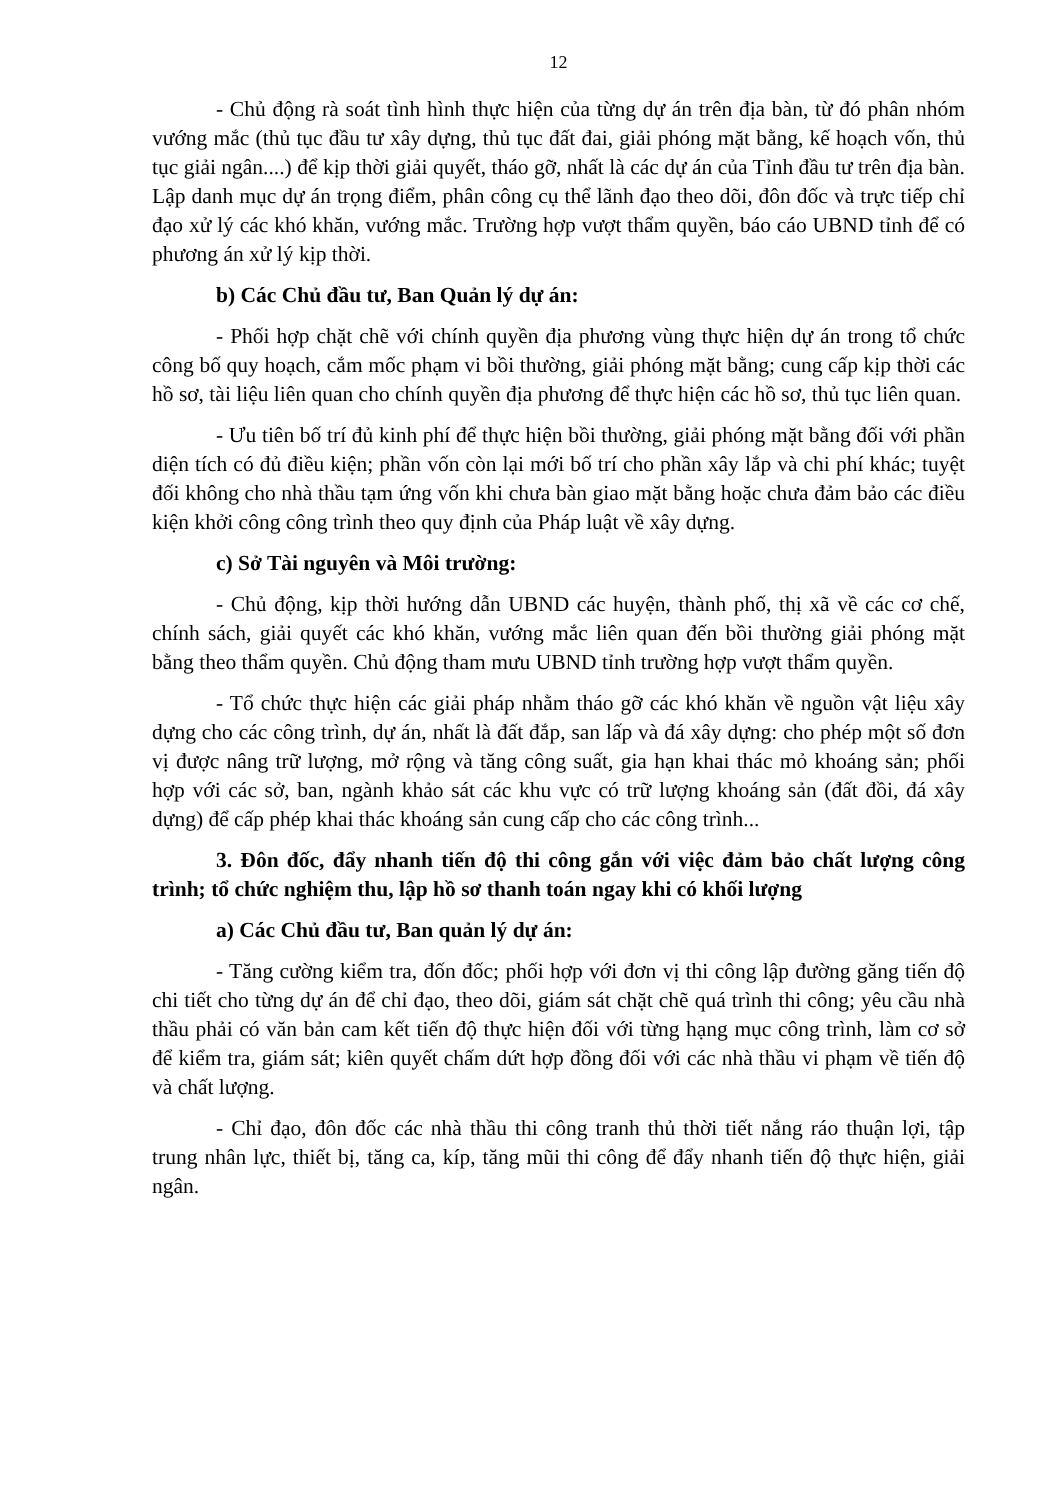12
- Chủ động rà soát tình hình thực hiện của từng dự án trên địa bàn, từ đó phân nhóm vướng mắc (thủ tục đầu tư xây dựng, thủ tục đất đai, giải phóng mặt bằng, kế hoạch vốn, thủ tục giải ngân....) để kịp thời giải quyết, tháo gỡ, nhất là các dự án của Tỉnh đầu tư trên địa bàn. Lập danh mục dự án trọng điểm, phân công cụ thể lãnh đạo theo dõi, đôn đốc và trực tiếp chỉ đạo xử lý các khó khăn, vướng mắc. Trường hợp vượt thẩm quyền, báo cáo UBND tỉnh để có phương án xử lý kịp thời.
b) Các Chủ đầu tư, Ban Quản lý dự án:
- Phối hợp chặt chẽ với chính quyền địa phương vùng thực hiện dự án trong tổ chức công bố quy hoạch, cắm mốc phạm vi bồi thường, giải phóng mặt bằng; cung cấp kịp thời các hồ sơ, tài liệu liên quan cho chính quyền địa phương để thực hiện các hồ sơ, thủ tục liên quan.
- Ưu tiên bố trí đủ kinh phí để thực hiện bồi thường, giải phóng mặt bằng đối với phần diện tích có đủ điều kiện; phần vốn còn lại mới bố trí cho phần xây lắp và chi phí khác; tuyệt đối không cho nhà thầu tạm ứng vốn khi chưa bàn giao mặt bằng hoặc chưa đảm bảo các điều kiện khởi công công trình theo quy định của Pháp luật về xây dựng.
c) Sở Tài nguyên và Môi trường:
- Chủ động, kịp thời hướng dẫn UBND các huyện, thành phố, thị xã về các cơ chế, chính sách, giải quyết các khó khăn, vướng mắc liên quan đến bồi thường giải phóng mặt bằng theo thẩm quyền. Chủ động tham mưu UBND tỉnh trường hợp vượt thẩm quyền.
- Tổ chức thực hiện các giải pháp nhằm tháo gỡ các khó khăn về nguồn vật liệu xây dựng cho các công trình, dự án, nhất là đất đắp, san lấp và đá xây dựng: cho phép một số đơn vị được nâng trữ lượng, mở rộng và tăng công suất, gia hạn khai thác mỏ khoáng sản; phối hợp với các sở, ban, ngành khảo sát các khu vực có trữ lượng khoáng sản (đất đồi, đá xây dựng) để cấp phép khai thác khoáng sản cung cấp cho các công trình...
3. Đôn đốc, đẩy nhanh tiến độ thi công gắn với việc đảm bảo chất lượng công trình; tổ chức nghiệm thu, lập hồ sơ thanh toán ngay khi có khối lượng
a) Các Chủ đầu tư, Ban quản lý dự án:
- Tăng cường kiểm tra, đốn đốc; phối hợp với đơn vị thi công lập đường găng tiến độ chi tiết cho từng dự án để chỉ đạo, theo dõi, giám sát chặt chẽ quá trình thi công; yêu cầu nhà thầu phải có văn bản cam kết tiến độ thực hiện đối với từng hạng mục công trình, làm cơ sở để kiểm tra, giám sát; kiên quyết chấm dứt hợp đồng đối với các nhà thầu vi phạm về tiến độ và chất lượng.
- Chỉ đạo, đôn đốc các nhà thầu thi công tranh thủ thời tiết nắng ráo thuận lợi, tập trung nhân lực, thiết bị, tăng ca, kíp, tăng mũi thi công để đẩy nhanh tiến độ thực hiện, giải ngân.